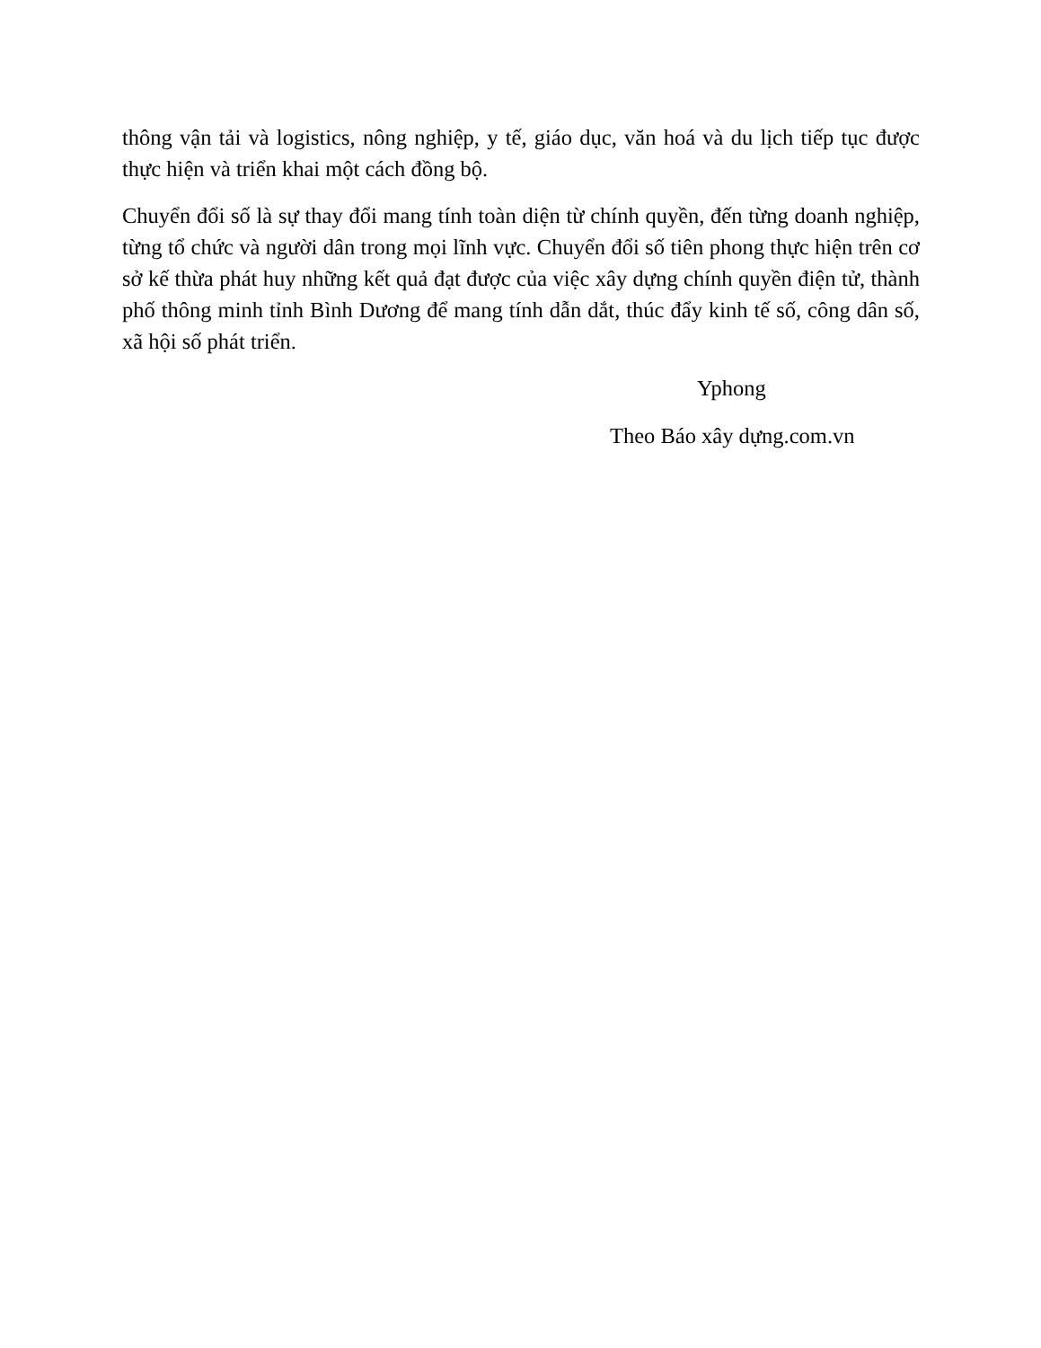thông vận tải và logistics, nông nghiệp, y tế, giáo dục, văn hoá và du lịch tiếp tục được thực hiện và triển khai một cách đồng bộ.
Chuyển đổi số là sự thay đổi mang tính toàn diện từ chính quyền, đến từng doanh nghiệp, từng tổ chức và người dân trong mọi lĩnh vực. Chuyển đổi số tiên phong thực hiện trên cơ sở kế thừa phát huy những kết quả đạt được của việc xây dựng chính quyền điện tử, thành phố thông minh tỉnh Bình Dương để mang tính dẫn dắt, thúc đẩy kinh tế số, công dân số, xã hội số phát triển.
Yphong
Theo Báo xây dựng.com.vn